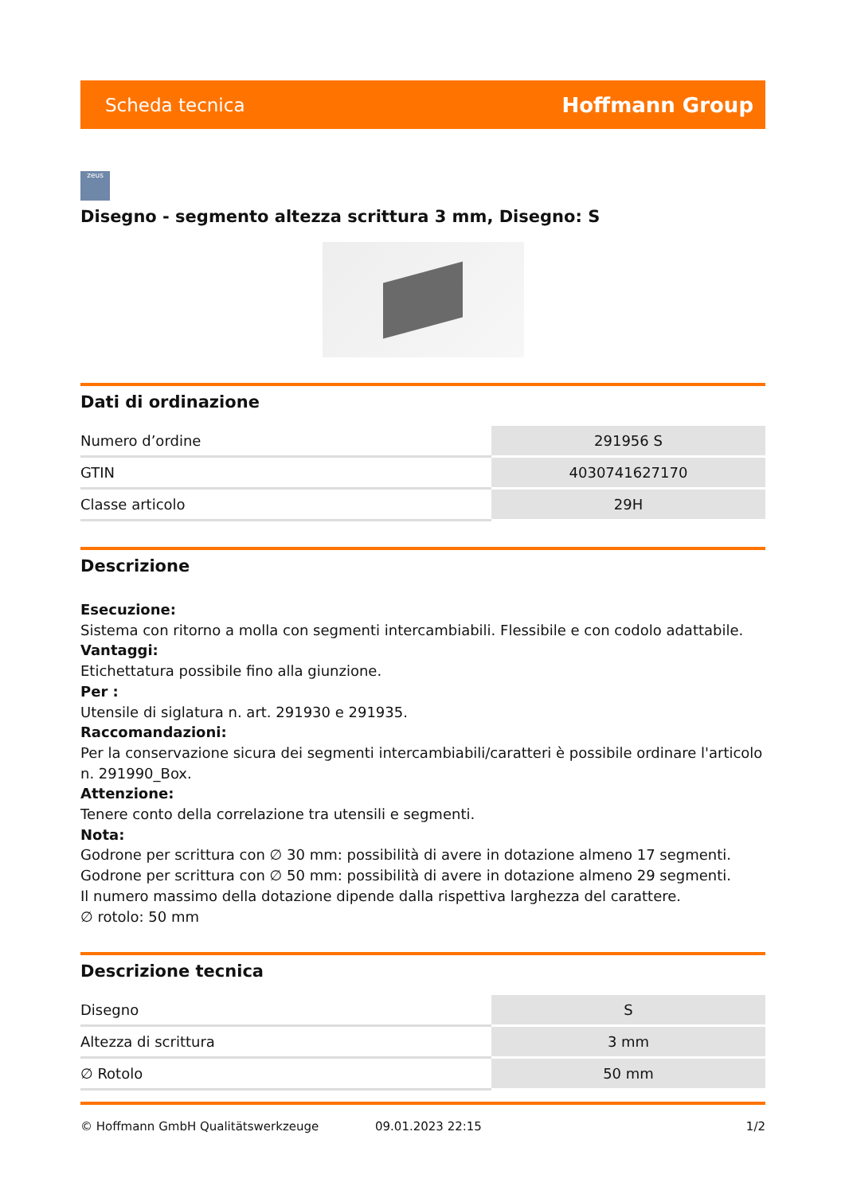Scheda tecnica Hoffmann Group
zeus
Disegno - segmento altezza scrittura 3 mm, Disegno: S
Dati di ordinazione
| Numero d’ordine | 291956 S |
| GTIN | 4030741627170 |
| Classe articolo | 29H |
Descrizione
Esecuzione:
Sistema con ritorno a molla con segmenti intercambiabili. Flessibile e con codolo adattabile.
Vantaggi:
Etichettatura possibile fino alla giunzione.
Per :
Utensile di siglatura n. art. 291930 e 291935.
Raccomandazioni:
Per la conservazione sicura dei segmenti intercambiabili/caratteri è possibile ordinare l'articolo n. 291990_Box.
Attenzione:
Tenere conto della correlazione tra utensili e segmenti.
Nota:
Godrone per scrittura con ∅ 30 mm: possibilità di avere in dotazione almeno 17 segmenti.
Godrone per scrittura con ∅ 50 mm: possibilità di avere in dotazione almeno 29 segmenti.
Il numero massimo della dotazione dipende dalla rispettiva larghezza del carattere.
∅ rotolo: 50 mm
Descrizione tecnica
| Disegno | S |
| Altezza di scrittura | 3 mm |
| ∅ Rotolo | 50 mm |
© Hoffmann GmbH Qualitätswerkzeuge 09.01.2023 22:15 1/2